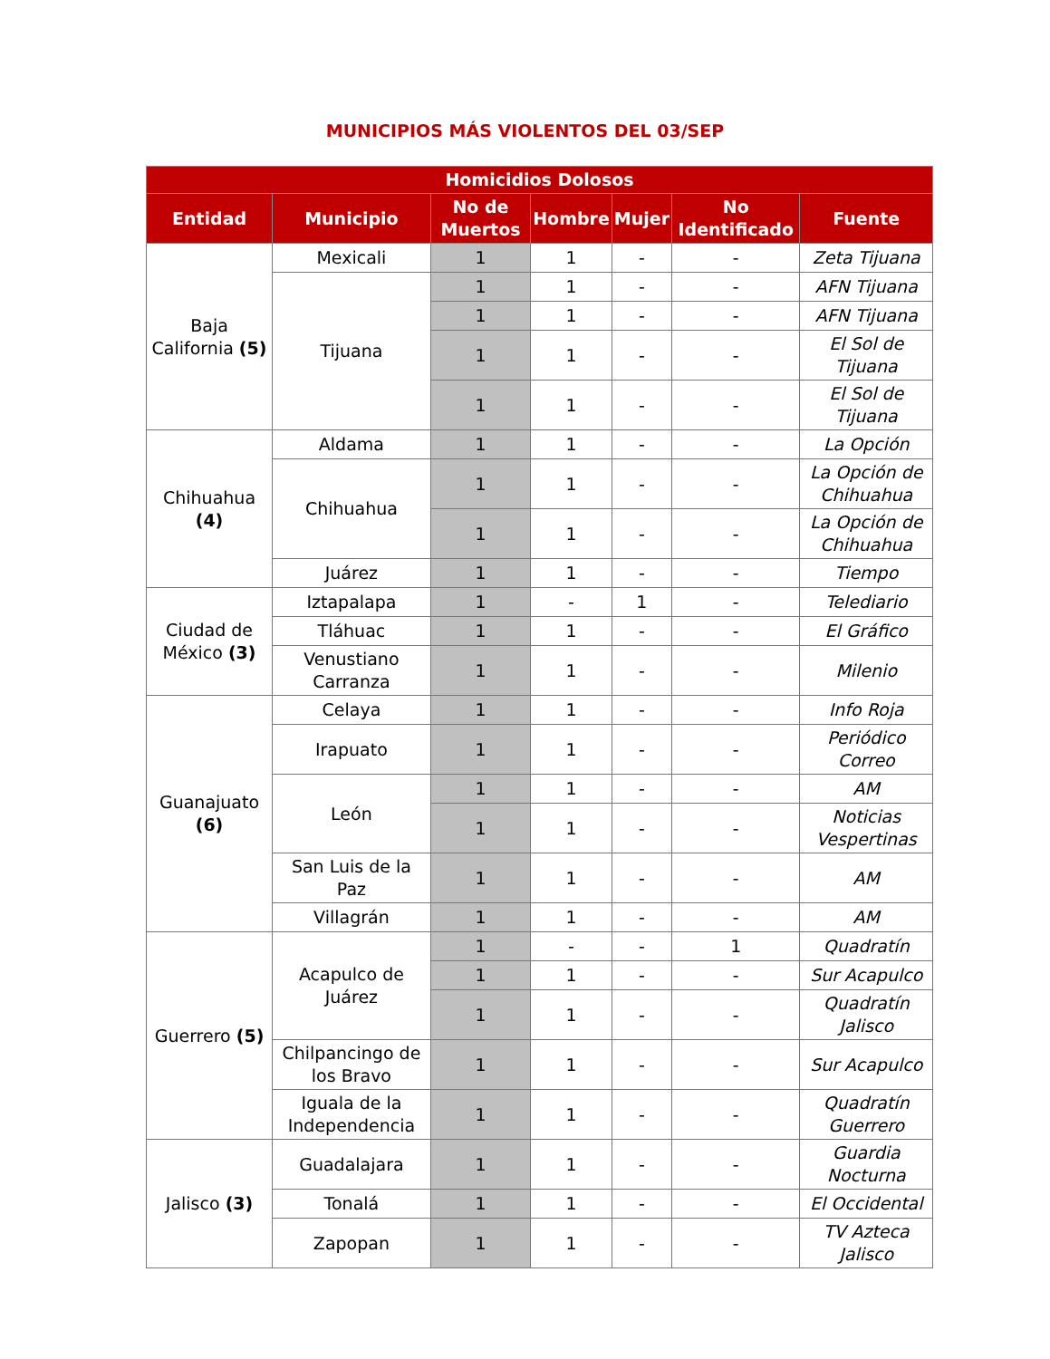MUNICIPIOS MÁS VIOLENTOS DEL 03/SEP
| Homicidios Dolosos | | | | | | |
| --- | --- | --- | --- | --- | --- | --- |
| Entidad | Municipio | No de Muertos | Hombre | Mujer | No Identificado | Fuente |
| Baja California (5) | Mexicali | 1 | 1 | - | - | Zeta Tijuana |
| | Tijuana | 1 | 1 | - | - | AFN Tijuana |
| | | 1 | 1 | - | - | AFN Tijuana |
| | | 1 | 1 | - | - | El Sol de Tijuana |
| | | 1 | 1 | - | - | El Sol de Tijuana |
| Chihuahua (4) | Aldama | 1 | 1 | - | - | La Opción |
| | Chihuahua | 1 | 1 | - | - | La Opción de Chihuahua |
| | | 1 | 1 | - | - | La Opción de Chihuahua |
| | Juárez | 1 | 1 | - | - | Tiempo |
| Ciudad de México (3) | Iztapalapa | 1 | - | 1 | - | Telediario |
| | Tláhuac | 1 | 1 | - | - | El Gráfico |
| | Venustiano Carranza | 1 | 1 | - | - | Milenio |
| Guanajuato (6) | Celaya | 1 | 1 | - | - | Info Roja |
| | Irapuato | 1 | 1 | - | - | Periódico Correo |
| | León | 1 | 1 | - | - | AM |
| | | 1 | 1 | - | - | Noticias Vespertinas |
| | San Luis de la Paz | 1 | 1 | - | - | AM |
| | Villagrán | 1 | 1 | - | - | AM |
| Guerrero (5) | Acapulco de Juárez | 1 | - | - | 1 | Quadratín |
| | | 1 | 1 | - | - | Sur Acapulco |
| | | 1 | 1 | - | - | Quadratín Jalisco |
| | Chilpancingo de los Bravo | 1 | 1 | - | - | Sur Acapulco |
| | Iguala de la Independencia | 1 | 1 | - | - | Quadratín Guerrero |
| Jalisco (3) | Guadalajara | 1 | 1 | - | - | Guardia Nocturna |
| | Tonalá | 1 | 1 | - | - | El Occidental |
| | Zapopan | 1 | 1 | - | - | TV Azteca Jalisco |